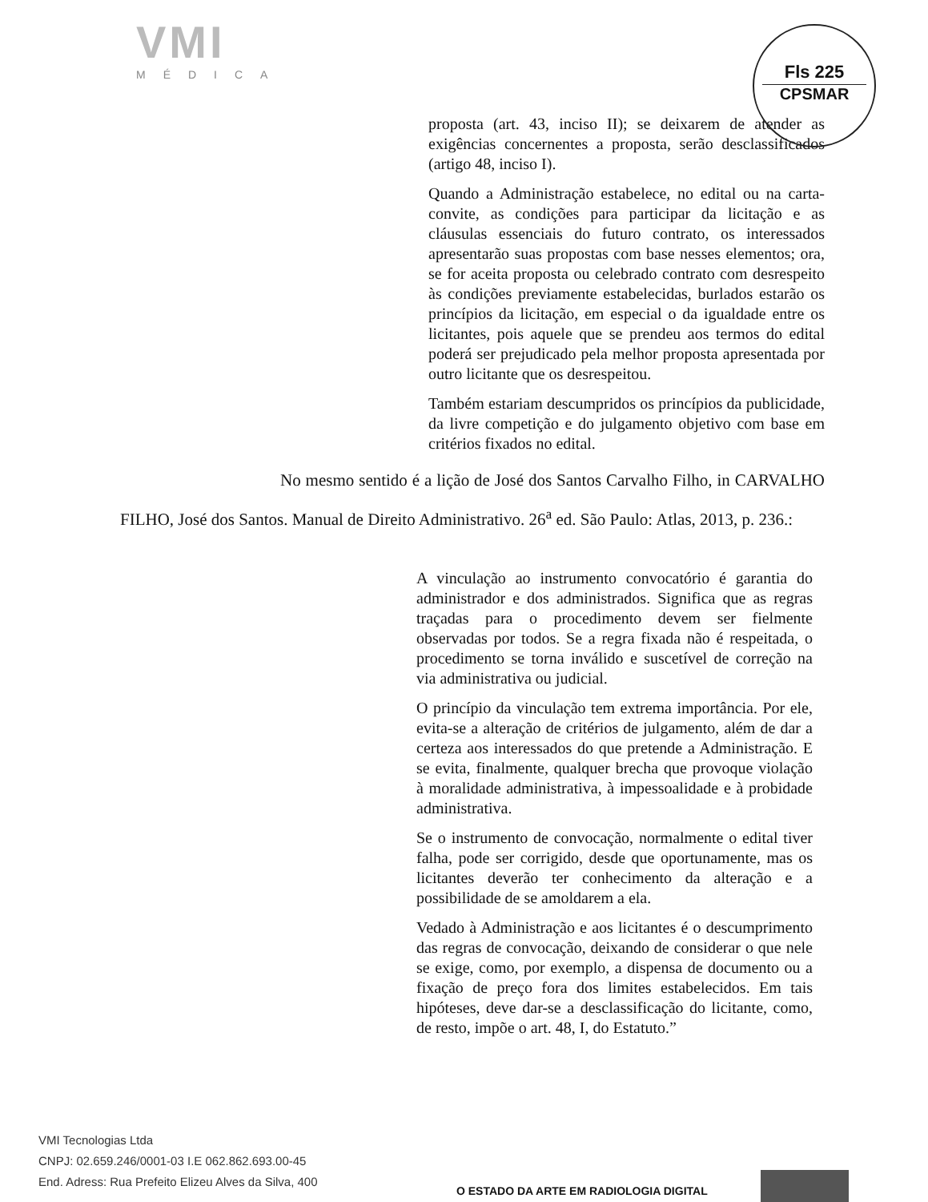VMI
MÉDICA
Fls 225
CPSMAR
proposta (art. 43, inciso II); se deixarem de atender as exigências concernentes a proposta, serão desclassificados (artigo 48, inciso I).
Quando a Administração estabelece, no edital ou na carta-convite, as condições para participar da licitação e as cláusulas essenciais do futuro contrato, os interessados apresentarão suas propostas com base nesses elementos; ora, se for aceita proposta ou celebrado contrato com desrespeito às condições previamente estabelecidas, burlados estarão os princípios da licitação, em especial o da igualdade entre os licitantes, pois aquele que se prendeu aos termos do edital poderá ser prejudicado pela melhor proposta apresentada por outro licitante que os desrespeitou.
Também estariam descumpridos os princípios da publicidade, da livre competição e do julgamento objetivo com base em critérios fixados no edital.
No mesmo sentido é a lição de José dos Santos Carvalho Filho, in CARVALHO FILHO, José dos Santos. Manual de Direito Administrativo. 26<sup>a</sup> ed. São Paulo: Atlas, 2013, p. 236.:
A vinculação ao instrumento convocatório é garantia do administrador e dos administrados. Significa que as regras traçadas para o procedimento devem ser fielmente observadas por todos. Se a regra fixada não é respeitada, o procedimento se torna inválido e suscetível de correção na via administrativa ou judicial.
O princípio da vinculação tem extrema importância. Por ele, evita-se a alteração de critérios de julgamento, além de dar a certeza aos interessados do que pretende a Administração. E se evita, finalmente, qualquer brecha que provoque violação à moralidade administrativa, à impessoalidade e à probidade administrativa.
Se o instrumento de convocação, normalmente o edital tiver falha, pode ser corrigido, desde que oportunamente, mas os licitantes deverão ter conhecimento da alteração e a possibilidade de se amoldarem a ela.
Vedado à Administração e aos licitantes é o descumprimento das regras de convocação, deixando de considerar o que nele se exige, como, por exemplo, a dispensa de documento ou a fixação de preço fora dos limites estabelecidos. Em tais hipóteses, deve dar-se a desclassificação do licitante, como, de resto, impõe o art. 48, I, do Estatuto.”
VMI Tecnologias Ltda
CNPJ: 02.659.246/0001-03 I.E 062.862.693.00-45
End. Adress: Rua Prefeito Elizeu Alves da Silva, 400
O ESTADO DA ARTE EM RADIOLOGIA DIGITAL